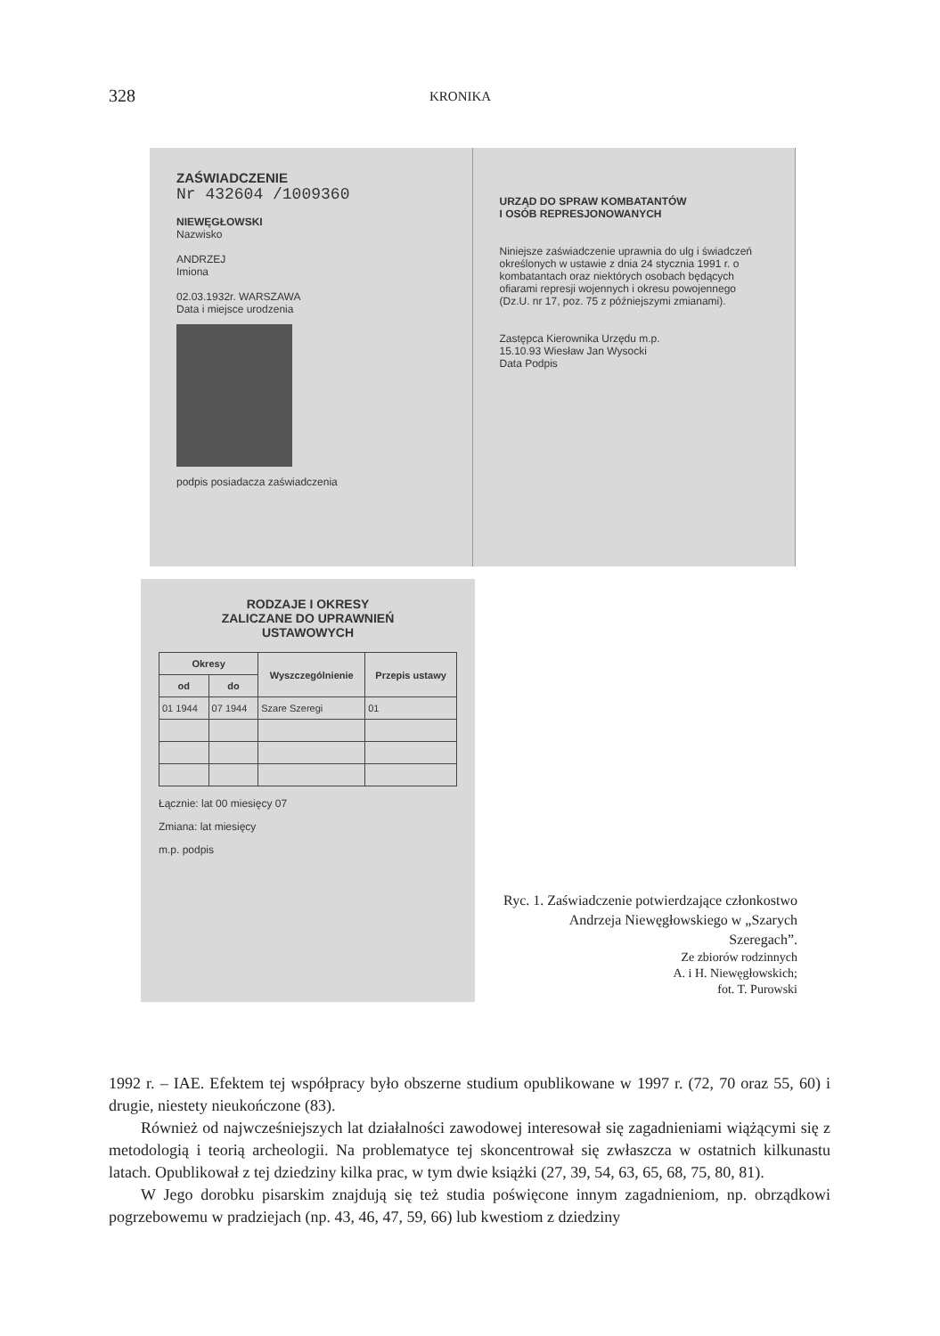328 KRONIKA
ZAŚWIADCZENIE
Nr 432604 /1009360
NIEWĘGŁOWSKI
Nazwisko
ANDRZEJ
Imiona
02.03.1932r. WARSZAWA
Data i miejsce urodzenia
podpis posiadacza zaświadczenia
URZĄD DO SPRAW KOMBATANTÓW
I OSÓB REPRESJONOWANYCH
Niniejsze zaświadczenie uprawnia do ulg i świadczeń określonych w ustawie z dnia 24 stycznia 1991 r. o kombatantach oraz niektórych osobach będących ofiarami represji wojennych i okresu powojennego (Dz.U. nr 17, poz. 75 z późniejszymi zmianami).
Zastępca Kierownika Urzędu m.p.
15.10.93 Wiesław Jan Wysocki
Data Podpis
RODZAJE I OKRESY
ZALICZANE DO UPRAWNIEŃ
USTAWOWYCH
| Okresy | | Wyszczególnienie | Przepis ustawy |
| --- | --- | --- | --- |
| od | do | | |
| 01 1944 | 07 1944 | Szare Szeregi | 01 |
Łącznie: lat 00 miesięcy 07
Zmiana: lat miesięcy
m.p. podpis
Ryc. 1. Zaświadczenie potwierdzające członkostwo Andrzeja Niewęgłowskiego w „Szarych Szeregach”.
Ze zbiorów rodzinnych
A. i H. Niewęgłowskich;
fot. T. Purowski
1992 r. – IAE. Efektem tej współpracy było obszerne studium opublikowane w 1997 r. (72, 70 oraz 55, 60) i drugie, niestety nieukończone (83).
Również od najwcześniejszych lat działalności zawodowej interesował się zagadnieniami wiążącymi się z metodologią i teorią archeologii. Na problematyce tej skoncentrował się zwłaszcza w ostatnich kilkunastu latach. Opublikował z tej dziedziny kilka prac, w tym dwie książki (27, 39, 54, 63, 65, 68, 75, 80, 81).
W Jego dorobku pisarskim znajdują się też studia poświęcone innym zagadnieniom, np. obrządkowi pogrzebowemu w pradziejach (np. 43, 46, 47, 59, 66) lub kwestiom z dziedziny